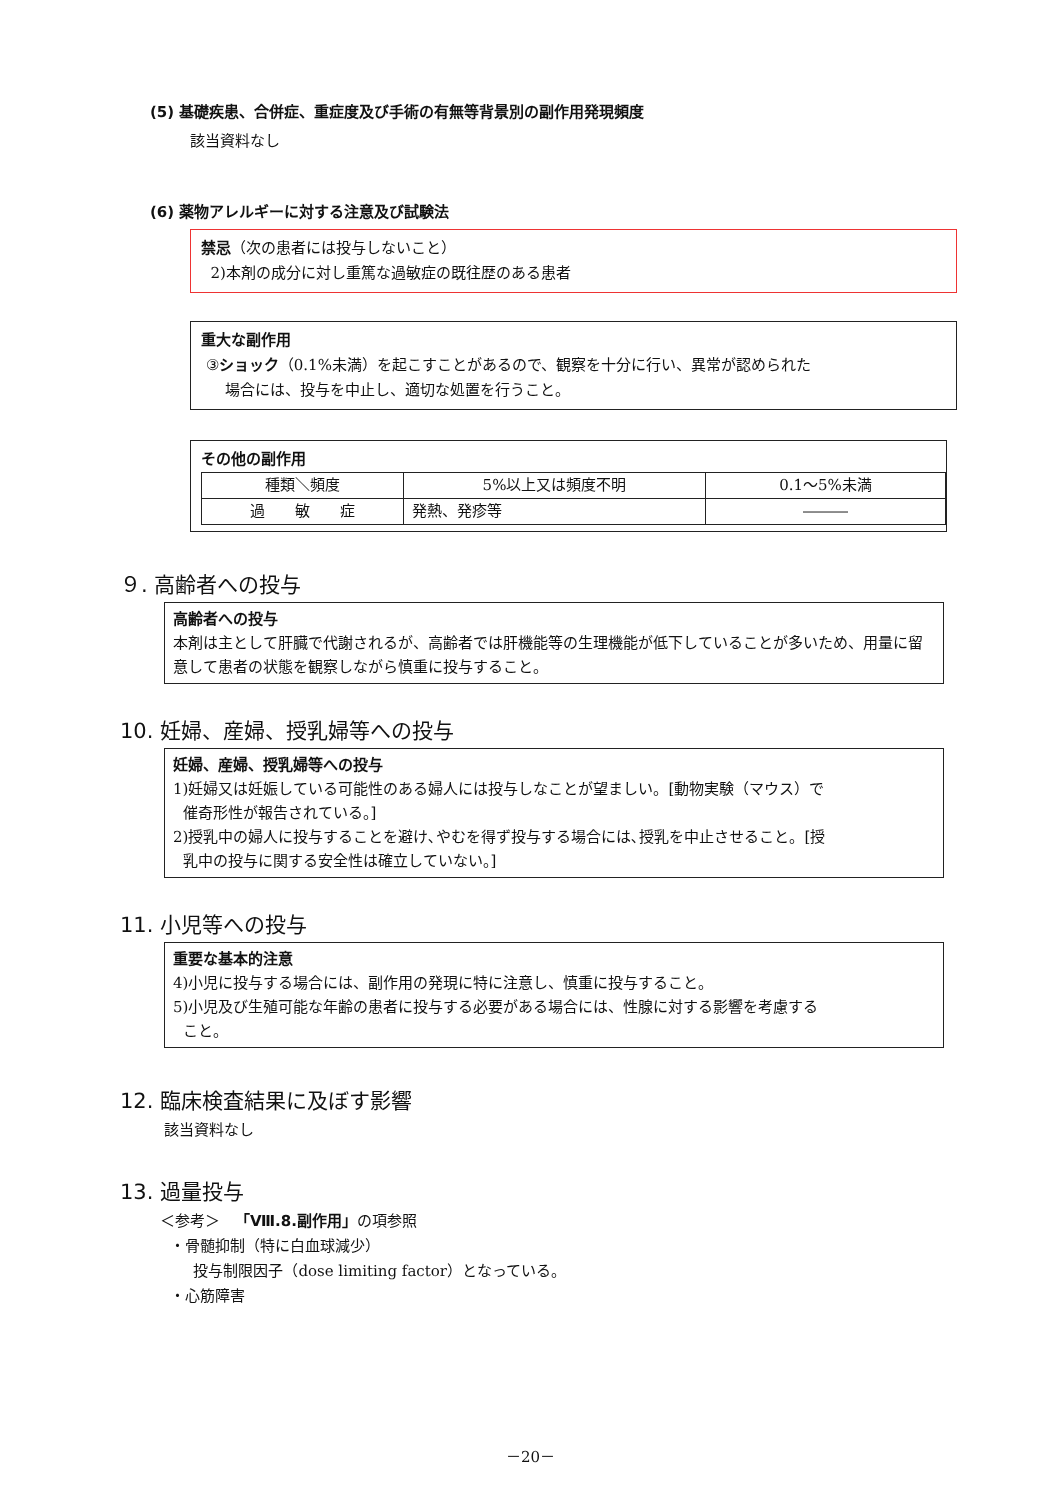(5) 基礎疾患、合併症、重症度及び手術の有無等背景別の副作用発現頻度
該当資料なし
(6) 薬物アレルギーに対する注意及び試験法
禁忌（次の患者には投与しないこと）
2)本剤の成分に対し重篤な過敏症の既往歴のある患者
重大な副作用
③ショック（0.1%未満）を起こすことがあるので、観察を十分に行い、異常が認められた
場合には、投与を中止し、適切な処置を行うこと。
その他の副作用
| 種類＼頻度 | 5%以上又は頻度不明 | 0.1～5%未満 |
| 過 敏 症 | 発熱、発疹等 | ――― |
９. 高齢者への投与
高齢者への投与
本剤は主として肝臓で代謝されるが、高齢者では肝機能等の生理機能が低下していることが多いため、用量に留意して患者の状態を観察しながら慎重に投与すること。
10. 妊婦、産婦、授乳婦等への投与
妊婦、産婦、授乳婦等への投与
1)妊婦又は妊娠している可能性のある婦人には投与しなことが望ましい。[動物実験（マウス）で
催奇形性が報告されている。]
2)授乳中の婦人に投与することを避け､やむを得ず投与する場合には､授乳を中止させること。[授
乳中の投与に関する安全性は確立していない。]
11. 小児等への投与
重要な基本的注意
4)小児に投与する場合には、副作用の発現に特に注意し、慎重に投与すること。
5)小児及び生殖可能な年齢の患者に投与する必要がある場合には、性腺に対する影響を考慮する
こと。
12. 臨床検査結果に及ぼす影響
該当資料なし
13. 過量投与
＜参考＞　「Ⅷ.8.副作用」の項参照
・骨髄抑制（特に白血球減少）
投与制限因子（dose limiting factor）となっている。
・心筋障害
－20－